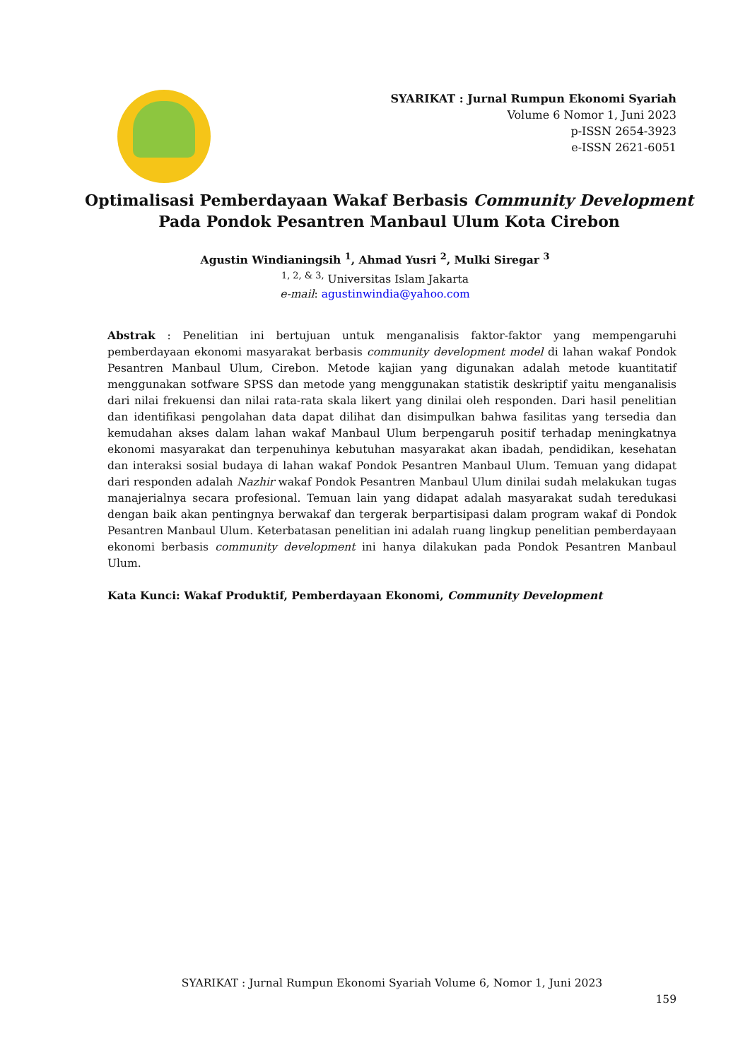SYARIKAT : Jurnal Rumpun Ekonomi Syariah
Volume 6 Nomor 1, Juni 2023
p-ISSN 2654-3923
e-ISSN 2621-6051
Optimalisasi Pemberdayaan Wakaf Berbasis Community Development
Pada Pondok Pesantren Manbaul Ulum Kota Cirebon
Agustin Windianingsih <sup>1</sup>, Ahmad Yusri <sup>2</sup>, Mulki Siregar <sup>3</sup>
<sup>1, 2, & 3,</sup> Universitas Islam Jakarta
e-mail: agustinwindia@yahoo.com
Abstrak : Penelitian ini bertujuan untuk menganalisis faktor-faktor yang mempengaruhi pemberdayaan ekonomi masyarakat berbasis community development model di lahan wakaf Pondok Pesantren Manbaul Ulum, Cirebon. Metode kajian yang digunakan adalah metode kuantitatif menggunakan sotfware SPSS dan metode yang menggunakan statistik deskriptif yaitu menganalisis dari nilai frekuensi dan nilai rata-rata skala likert yang dinilai oleh responden. Dari hasil penelitian dan identifikasi pengolahan data dapat dilihat dan disimpulkan bahwa fasilitas yang tersedia dan kemudahan akses dalam lahan wakaf Manbaul Ulum berpengaruh positif terhadap meningkatnya ekonomi masyarakat dan terpenuhinya kebutuhan masyarakat akan ibadah, pendidikan, kesehatan dan interaksi sosial budaya di lahan wakaf Pondok Pesantren Manbaul Ulum. Temuan yang didapat dari responden adalah Nazhir wakaf Pondok Pesantren Manbaul Ulum dinilai sudah melakukan tugas manajerialnya secara profesional. Temuan lain yang didapat adalah masyarakat sudah teredukasi dengan baik akan pentingnya berwakaf dan tergerak berpartisipasi dalam program wakaf di Pondok Pesantren Manbaul Ulum. Keterbatasan penelitian ini adalah ruang lingkup penelitian pemberdayaan ekonomi berbasis community development ini hanya dilakukan pada Pondok Pesantren Manbaul Ulum.
Kata Kunci: Wakaf Produktif, Pemberdayaan Ekonomi, Community Development
SYARIKAT : Jurnal Rumpun Ekonomi Syariah Volume 6, Nomor 1, Juni 2023
159